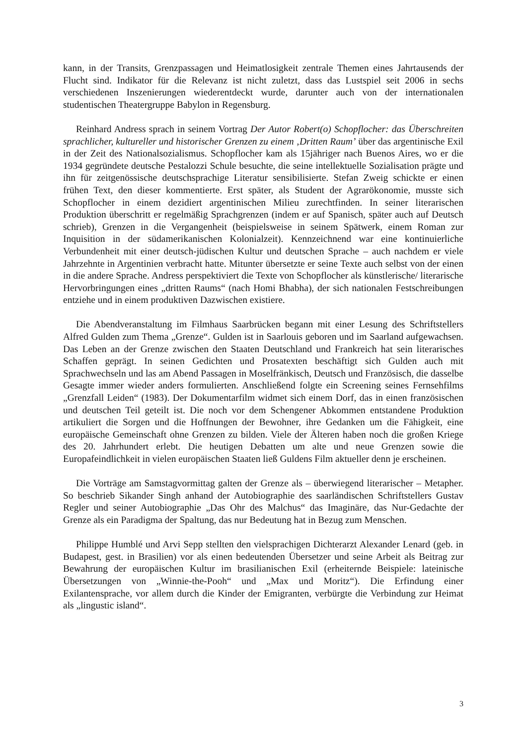kann, in der Transits, Grenzpassagen und Heimatlosigkeit zentrale Themen eines Jahrtausends der Flucht sind. Indikator für die Relevanz ist nicht zuletzt, dass das Lustspiel seit 2006 in sechs verschiedenen Inszenierungen wiederentdeckt wurde, darunter auch von der internationalen studentischen Theatergruppe Babylon in Regensburg.
Reinhard Andress sprach in seinem Vortrag Der Autor Robert(o) Schopflocher: das Überschreiten sprachlicher, kultureller und historischer Grenzen zu einem ‚Dritten Raum’ über das argentinische Exil in der Zeit des Nationalsozialismus. Schopflocher kam als 15jähriger nach Buenos Aires, wo er die 1934 gegründete deutsche Pestalozzi Schule besuchte, die seine intellektuelle Sozialisation prägte und ihn für zeitgenössische deutschsprachige Literatur sensibilisierte. Stefan Zweig schickte er einen frühen Text, den dieser kommentierte. Erst später, als Student der Agrarökonomie, musste sich Schopflocher in einem dezidiert argentinischen Milieu zurechtfinden. In seiner literarischen Produktion überschritt er regelmäßig Sprachgrenzen (indem er auf Spanisch, später auch auf Deutsch schrieb), Grenzen in die Vergangenheit (beispielsweise in seinem Spätwerk, einem Roman zur Inquisition in der südamerikanischen Kolonialzeit). Kennzeichnend war eine kontinuierliche Verbundenheit mit einer deutsch-jüdischen Kultur und deutschen Sprache – auch nachdem er viele Jahrzehnte in Argentinien verbracht hatte. Mitunter übersetzte er seine Texte auch selbst von der einen in die andere Sprache. Andress perspektiviert die Texte von Schopflocher als künstlerische/ literarische Hervorbringungen eines „dritten Raums“ (nach Homi Bhabha), der sich nationalen Festschreibungen entziehe und in einem produktiven Dazwischen existiere.
Die Abendveranstaltung im Filmhaus Saarbrücken begann mit einer Lesung des Schriftstellers Alfred Gulden zum Thema „Grenze“. Gulden ist in Saarlouis geboren und im Saarland aufgewachsen. Das Leben an der Grenze zwischen den Staaten Deutschland und Frankreich hat sein literarisches Schaffen geprägt. In seinen Gedichten und Prosatexten beschäftigt sich Gulden auch mit Sprachwechseln und las am Abend Passagen in Moselfränkisch, Deutsch und Französisch, die dasselbe Gesagte immer wieder anders formulierten. Anschließend folgte ein Screening seines Fernsehfilms „Grenzfall Leiden“ (1983). Der Dokumentarfilm widmet sich einem Dorf, das in einen französischen und deutschen Teil geteilt ist. Die noch vor dem Schengener Abkommen entstandene Produktion artikuliert die Sorgen und die Hoffnungen der Bewohner, ihre Gedanken um die Fähigkeit, eine europäische Gemeinschaft ohne Grenzen zu bilden. Viele der Älteren haben noch die großen Kriege des 20. Jahrhundert erlebt. Die heutigen Debatten um alte und neue Grenzen sowie die Europafeindlichkeit in vielen europäischen Staaten ließ Guldens Film aktueller denn je erscheinen.
Die Vorträge am Samstagvormittag galten der Grenze als – überwiegend literarischer – Metapher. So beschrieb Sikander Singh anhand der Autobiographie des saarländischen Schriftstellers Gustav Regler und seiner Autobiographie „Das Ohr des Malchus“ das Imaginäre, das Nur-Gedachte der Grenze als ein Paradigma der Spaltung, das nur Bedeutung hat in Bezug zum Menschen.
Philippe Humblé und Arvi Sepp stellten den vielsprachigen Dichterarzt Alexander Lenard (geb. in Budapest, gest. in Brasilien) vor als einen bedeutenden Übersetzer und seine Arbeit als Beitrag zur Bewahrung der europäischen Kultur im brasilianischen Exil (erheiternde Beispiele: lateinische Übersetzungen von „Winnie-the-Pooh“ und „Max und Moritz“). Die Erfindung einer Exilantensprache, vor allem durch die Kinder der Emigranten, verbürgte die Verbindung zur Heimat als „lingustic island“.
3